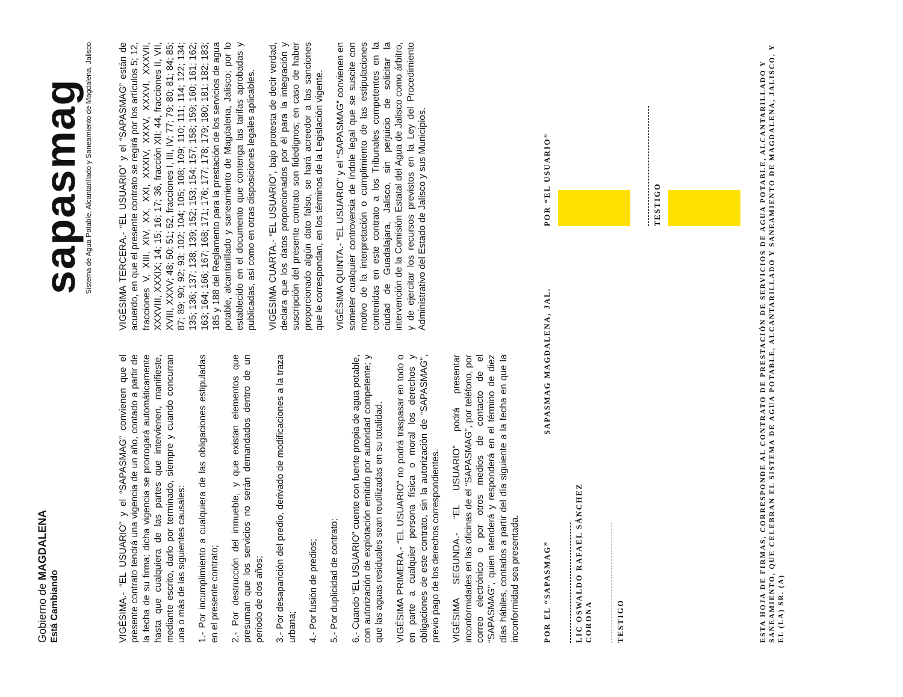Gobierno de MAGDALENA
Está Cambiando
sapasmag
Sistema de Agua Potable, Alcantarillado y Saneamiento de Magdalena, Jalisco
VIGÉSIMA.- “EL USUARIO” y el “SAPASMAG” convienen que el presente contrato tendrá una vigencia de un año, contado a partir de la fecha de su firma; dicha vigencia se prorrogará automáticamente hasta que cualquiera de las partes que intervienen, manifieste, mediante escrito, darlo por terminado, siempre y cuando concurran una o más de las siguientes causales:
1.- Por incumplimiento a cualquiera de las obligaciones estipuladas en el presente contrato;
2.- Por destrucción del inmueble, y que existan elementos que presuman que los servicios no serán demandados dentro de un periodo de dos años;
3.- Por desaparición del predio, derivado de modificaciones a la traza urbana;
4.- Por fusión de predios;
5.- Por duplicidad de contrato;
6.- Cuando “EL USUARIO” cuente con fuente propia de agua potable, con autorización de explotación emitido por autoridad competente; y que las aguas residuales sean reutilizadas en su totalidad.
VIGÉSIMA PRIMERA.- “EL USUARIO” no podrá traspasar en todo o en parte a cualquier persona física o moral los derechos y obligaciones de este contrato, sin la autorización de “SAPASMAG”, previo pago de los derechos correspondientes.
VIGÉSIMA SEGUNDA.- “EL USUARIO” podrá presentar inconformidades en las oficinas de el “SAPASMAG”, por teléfono, por correo electrónico o por otros medios de contacto de el “SAPASMAG”, quien atenderá y responderá en el término de diez días hábiles, contados a partir del día siguiente a la fecha en que la inconformidad sea presentada.
VIGÉSIMA TERCERA.- “EL USUARIO” y el “SAPASMAG” están de acuerdo, en que el presente contrato se regirá por los artículos 5; 12, fracciones V, XIII, XIV, XX, XXI, XXXIV, XXXV, XXXVI, XXXVII, XXXVIII, XXXIX; 14; 15; 16; 17; 36, fracción XII; 44, fracciones II, VII, XVIII, XXXV; 48; 50; 51; 52, fracciones I, III, IV; 77; 79; 80; 81; 84; 85; 87; 89; 90; 92; 93; 102; 104; 105; 108; 109; 110; 111; 114; 122; 134; 135; 136; 137; 138; 139; 152; 153; 154; 157; 158; 159; 160; 161; 162; 163; 164; 166; 167; 168; 171; 176; 177; 178; 179; 180; 181; 182; 183; 185 y 188 del Reglamento para la prestación de los servicios de agua potable, alcantarillado y saneamiento de Magdalena, Jalisco; por lo establecido en el documento que contenga las tarifas aprobadas y publicadas, así como en otras disposiciones legales aplicables.
VIGÉSIMA CUARTA.- “EL USUARIO”, bajo protesta de decir verdad, declara que los datos proporcionados por él para la integración y suscripción del presente contrato son fidedignos; en caso de haber proporcionado algún dato falso, se hará acreedor a las sanciones que le correspondan, en los términos de la Legislación vigente.
VIGÉSIMA QUINTA.- “EL USUARIO” y el “SAPASMAG” convienen en someter cualquier controversia de índole legal que se suscite con motivo de la interpretación o cumplimiento de las estipulaciones contenidas en este contrato a los Tribunales competentes en la ciudad de Guadalajara, Jalisco, sin perjuicio de solicitar la intervención de la Comisión Estatal del Agua de Jalisco como árbitro, y de ejercitar los recursos previstos en la Ley del Procedimiento Administrativo del Estado de Jalisco y sus Municipios.
POR EL “SAPASMAG”
LIC OSWALDO RAFAEL SÁNCHEZ CORONA
TESTIGO
SAPASMAG MAGDALENA, JAL.
POR “EL USUARIO”
TESTIGO
ESTA HOJA DE FIRMAS, CORRESPONDE AL CONTRATO DE PRESTACIÓN DE SERVICIOS DE AGUA POTABLE, ALCANTARILLADO Y SANEAMIENTO, QUE CELEBRAN EL SISTEMA DE AGUA POTABLE, ALCANTARILLADO Y SANEAMIENTO DE MAGDALENA, JALISCO, Y EL (LA) SR. (A)